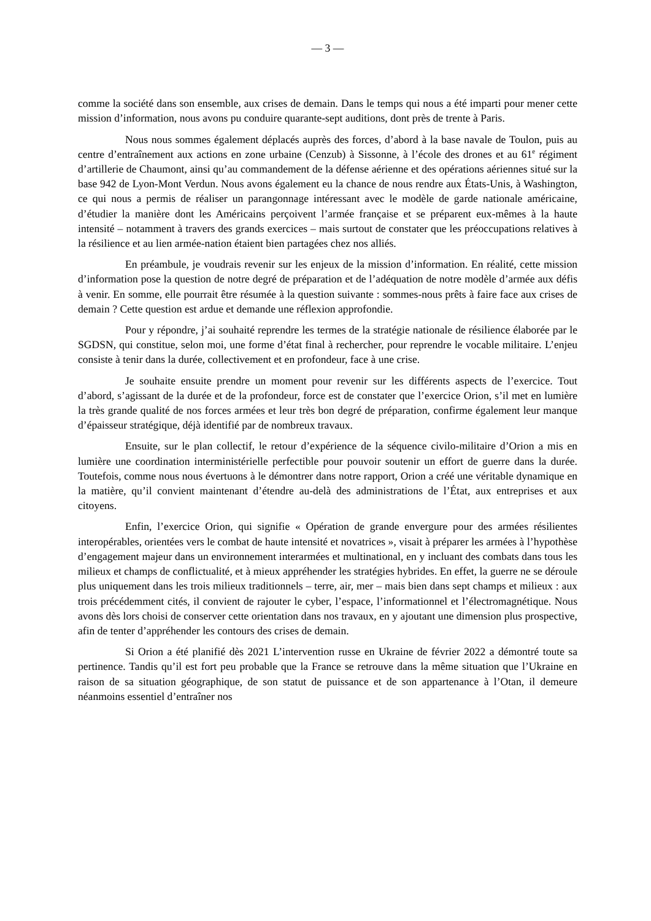— 3 —
comme la société dans son ensemble, aux crises de demain. Dans le temps qui nous a été imparti pour mener cette mission d’information, nous avons pu conduire quarante-sept auditions, dont près de trente à Paris.
Nous nous sommes également déplacés auprès des forces, d’abord à la base navale de Toulon, puis au centre d’entraînement aux actions en zone urbaine (Cenzub) à Sissonne, à l’école des drones et au 61<sup>e</sup> régiment d’artillerie de Chaumont, ainsi qu’au commandement de la défense aérienne et des opérations aériennes situé sur la base 942 de Lyon-Mont Verdun. Nous avons également eu la chance de nous rendre aux États-Unis, à Washington, ce qui nous a permis de réaliser un parangonnage intéressant avec le modèle de garde nationale américaine, d’étudier la manière dont les Américains perçoivent l’armée française et se préparent eux-mêmes à la haute intensité – notamment à travers des grands exercices – mais surtout de constater que les préoccupations relatives à la résilience et au lien armée-nation étaient bien partagées chez nos alliés.
En préambule, je voudrais revenir sur les enjeux de la mission d’information. En réalité, cette mission d’information pose la question de notre degré de préparation et de l’adéquation de notre modèle d’armée aux défis à venir. En somme, elle pourrait être résumée à la question suivante : sommes-nous prêts à faire face aux crises de demain ? Cette question est ardue et demande une réflexion approfondie.
Pour y répondre, j’ai souhaité reprendre les termes de la stratégie nationale de résilience élaborée par le SGDSN, qui constitue, selon moi, une forme d’état final à rechercher, pour reprendre le vocable militaire. L’enjeu consiste à tenir dans la durée, collectivement et en profondeur, face à une crise.
Je souhaite ensuite prendre un moment pour revenir sur les différents aspects de l’exercice. Tout d’abord, s’agissant de la durée et de la profondeur, force est de constater que l’exercice Orion, s’il met en lumière la très grande qualité de nos forces armées et leur très bon degré de préparation, confirme également leur manque d’épaisseur stratégique, déjà identifié par de nombreux travaux.
Ensuite, sur le plan collectif, le retour d’expérience de la séquence civilo-militaire d’Orion a mis en lumière une coordination interministérielle perfectible pour pouvoir soutenir un effort de guerre dans la durée. Toutefois, comme nous nous évertuons à le démontrer dans notre rapport, Orion a créé une véritable dynamique en la matière, qu’il convient maintenant d’étendre au-delà des administrations de l’État, aux entreprises et aux citoyens.
Enfin, l’exercice Orion, qui signifie « Opération de grande envergure pour des armées résilientes interopérables, orientées vers le combat de haute intensité et novatrices », visait à préparer les armées à l’hypothèse d’engagement majeur dans un environnement interarmées et multinational, en y incluant des combats dans tous les milieux et champs de conflictualité, et à mieux appréhender les stratégies hybrides. En effet, la guerre ne se déroule plus uniquement dans les trois milieux traditionnels – terre, air, mer – mais bien dans sept champs et milieux : aux trois précédemment cités, il convient de rajouter le cyber, l’espace, l’informationnel et l’électromagnétique. Nous avons dès lors choisi de conserver cette orientation dans nos travaux, en y ajoutant une dimension plus prospective, afin de tenter d’appréhender les contours des crises de demain.
Si Orion a été planifié dès 2021 L’intervention russe en Ukraine de février 2022 a démontré toute sa pertinence. Tandis qu’il est fort peu probable que la France se retrouve dans la même situation que l’Ukraine en raison de sa situation géographique, de son statut de puissance et de son appartenance à l’Otan, il demeure néanmoins essentiel d’entraîner nos